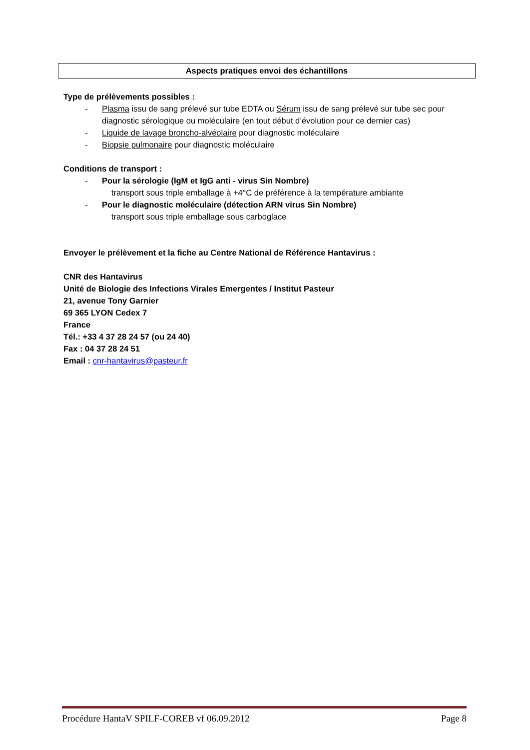Aspects pratiques envoi des échantillons
Type de prélèvements possibles :
- Plasma issu de sang prélevé sur tube EDTA ou Sérum issu de sang prélevé sur tube sec pour diagnostic sérologique ou moléculaire (en tout début d’évolution pour ce dernier cas)
- Liquide de lavage broncho-alvéolaire pour diagnostic moléculaire
- Biopsie pulmonaire pour diagnostic moléculaire
Conditions de transport :
- Pour la sérologie (IgM et IgG anti - virus Sin Nombre)
transport sous triple emballage à +4°C de préférence à la température ambiante
- Pour le diagnostic moléculaire (détection ARN virus Sin Nombre)
transport sous triple emballage sous carboglace
Envoyer le prélèvement et la fiche au Centre National de Référence Hantavirus :
CNR des Hantavirus
Unité de Biologie des Infections Virales Emergentes / Institut Pasteur
21, avenue Tony Garnier
69 365 LYON Cedex 7
France
Tél.: +33 4 37 28 24 57 (ou 24 40)
Fax : 04 37 28 24 51
Email : cnr-hantavirus@pasteur.fr
Procédure HantaV SPILF-COREB vf 06.09.2012 Page 8